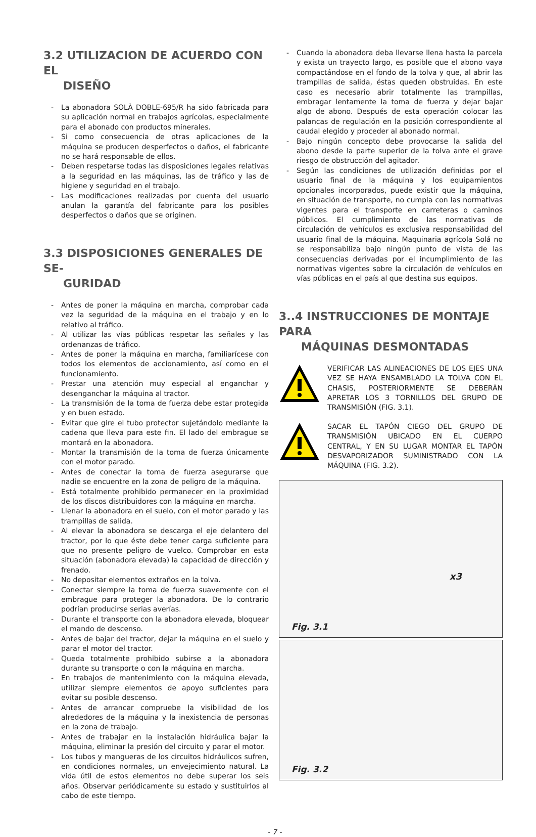3.2 UTILIZACION DE ACUERDO CON EL
DISEÑO
- La abonadora SOLÀ DOBLE-695/R ha sido fabricada para su aplicación normal en trabajos agrícolas, especialmente para el abonado con productos minerales.
- Si como consecuencia de otras aplicaciones de la máquina se producen desperfectos o daños, el fabricante no se hará responsable de ellos.
- Deben respetarse todas las disposiciones legales relativas a la seguridad en las máquinas, las de tráfico y las de higiene y seguridad en el trabajo.
- Las modificaciones realizadas por cuenta del usuario anulan la garantía del fabricante para los posibles desperfectos o daños que se originen.
3.3 DISPOSICIONES GENERALES DE SE-
GURIDAD
- Antes de poner la máquina en marcha, comprobar cada vez la seguridad de la máquina en el trabajo y en lo relativo al tráfico.
- Al utilizar las vías públicas respetar las señales y las ordenanzas de tráfico.
- Antes de poner la máquina en marcha, familiarícese con todos los elementos de accionamiento, así como en el funcionamiento.
- Prestar una atención muy especial al enganchar y desenganchar la máquina al tractor.
- La transmisión de la toma de fuerza debe estar protegida y en buen estado.
- Evitar que gire el tubo protector sujetándolo mediante la cadena que lleva para este fin. El lado del embrague se montará en la abonadora.
- Montar la transmisión de la toma de fuerza únicamente con el motor parado.
- Antes de conectar la toma de fuerza asegurarse que nadie se encuentre en la zona de peligro de la máquina.
- Está totalmente prohibido permanecer en la proximidad de los discos distribuidores con la máquina en marcha.
- Llenar la abonadora en el suelo, con el motor parado y las trampillas de salida.
- Al elevar la abonadora se descarga el eje delantero del tractor, por lo que éste debe tener carga suficiente para que no presente peligro de vuelco. Comprobar en esta situación (abonadora elevada) la capacidad de dirección y frenado.
- No depositar elementos extraños en la tolva.
- Conectar siempre la toma de fuerza suavemente con el embrague para proteger la abonadora. De lo contrario podrían producirse serias averías.
- Durante el transporte con la abonadora elevada, bloquear el mando de descenso.
- Antes de bajar del tractor, dejar la máquina en el suelo y parar el motor del tractor.
- Queda totalmente prohibido subirse a la abonadora durante su transporte o con la máquina en marcha.
- En trabajos de mantenimiento con la máquina elevada, utilizar siempre elementos de apoyo suficientes para evitar su posible descenso.
- Antes de arrancar compruebe la visibilidad de los alrededores de la máquina y la inexistencia de personas en la zona de trabajo.
- Antes de trabajar en la instalación hidráulica bajar la máquina, eliminar la presión del circuito y parar el motor.
- Los tubos y mangueras de los circuitos hidráulicos sufren, en condiciones normales, un envejecimiento natural. La vida útil de estos elementos no debe superar los seis años. Observar periódicamente su estado y sustituirlos al cabo de este tiempo.
- Cuando la abonadora deba llevarse llena hasta la parcela y exista un trayecto largo, es posible que el abono vaya compactándose en el fondo de la tolva y que, al abrir las trampillas de salida, éstas queden obstruidas. En este caso es necesario abrir totalmente las trampillas, embragar lentamente la toma de fuerza y dejar bajar algo de abono. Después de esta operación colocar las palancas de regulación en la posición correspondiente al caudal elegido y proceder al abonado normal.
- Bajo ningún concepto debe provocarse la salida del abono desde la parte superior de la tolva ante el grave riesgo de obstrucción del agitador.
- Según las condiciones de utilización definidas por el usuario final de la máquina y los equipamientos opcionales incorporados, puede existir que la máquina, en situación de transporte, no cumpla con las normativas vigentes para el transporte en carreteras o caminos públicos. El cumplimiento de las normativas de circulación de vehículos es exclusiva responsabilidad del usuario final de la máquina. Maquinaria agrícola Solá no se responsabiliza bajo ningún punto de vista de las consecuencias derivadas por el incumplimiento de las normativas vigentes sobre la circulación de vehículos en vías públicas en el país al que destina sus equipos.
3..4 INSTRUCCIONES DE MONTAJE PARA
MÁQUINAS DESMONTADAS
VERIFICAR LAS ALINEACIONES DE LOS EJES UNA VEZ SE HAYA ENSAMBLADO LA TOLVA CON EL CHASIS, POSTERIORMENTE SE DEBERÁN APRETAR LOS 3 TORNILLOS DEL GRUPO DE TRANSMISIÓN (FIG. 3.1).
SACAR EL TAPÓN CIEGO DEL GRUPO DE TRANSMISIÓN UBICADO EN EL CUERPO CENTRAL, Y EN SU LUGAR MONTAR EL TAPÓN DESVAPORIZADOR SUMINISTRADO CON LA MÁQUINA (FIG. 3.2).
Fig. 3.1
x3
Fig. 3.2
- 7 -